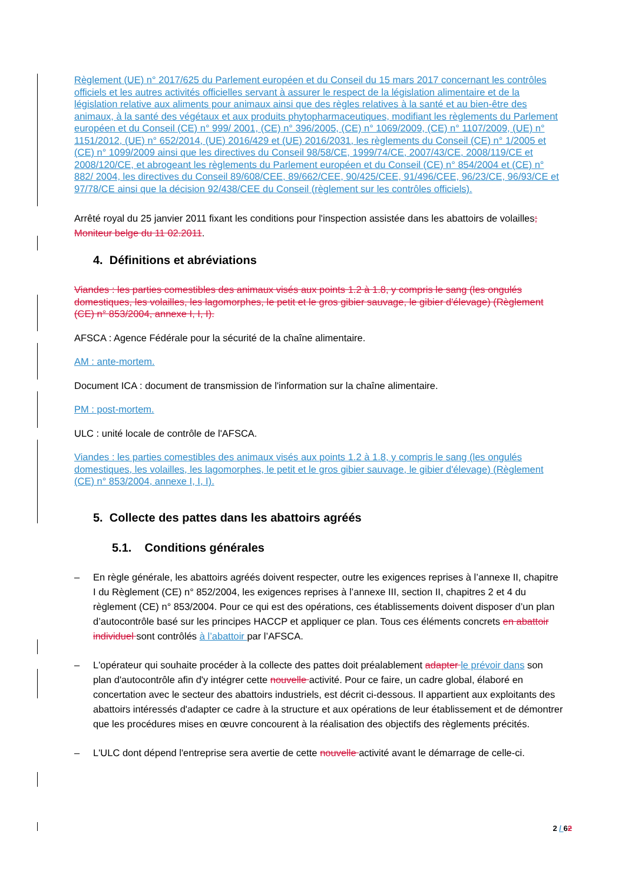Règlement (UE) n° 2017/625 du Parlement européen et du Conseil du 15 mars 2017 concernant les contrôles officiels et les autres activités officielles servant à assurer le respect de la législation alimentaire et de la législation relative aux aliments pour animaux ainsi que des règles relatives à la santé et au bien-être des animaux, à la santé des végétaux et aux produits phytopharmaceutiques, modifiant les règlements du Parlement européen et du Conseil (CE) n° 999/ 2001, (CE) n° 396/2005, (CE) n° 1069/2009, (CE) n° 1107/2009, (UE) n° 1151/2012, (UE) n° 652/2014, (UE) 2016/429 et (UE) 2016/2031, les règlements du Conseil (CE) n° 1/2005 et (CE) n° 1099/2009 ainsi que les directives du Conseil 98/58/CE, 1999/74/CE, 2007/43/CE, 2008/119/CE et 2008/120/CE, et abrogeant les règlements du Parlement européen et du Conseil (CE) n° 854/2004 et (CE) n° 882/ 2004, les directives du Conseil 89/608/CEE, 89/662/CEE, 90/425/CEE, 91/496/CEE, 96/23/CE, 96/93/CE et 97/78/CE ainsi que la décision 92/438/CEE du Conseil (règlement sur les contrôles officiels).
Arrêté royal du 25 janvier 2011 fixant les conditions pour l'inspection assistée dans les abattoirs de volailles; Moniteur belge du 11 02.2011.
4. Définitions et abréviations
Viandes : les parties comestibles des animaux visés aux points 1.2 à 1.8, y compris le sang (les ongulés domestiques, les volailles, les lagomorphes, le petit et le gros gibier sauvage, le gibier d'élevage) (Règlement (CE) n° 853/2004, annexe I, I, I).
AFSCA : Agence Fédérale pour la sécurité de la chaîne alimentaire.
AM : ante-mortem.
Document ICA : document de transmission de l'information sur la chaîne alimentaire.
PM : post-mortem.
ULC : unité locale de contrôle de l'AFSCA.
Viandes : les parties comestibles des animaux visés aux points 1.2 à 1.8, y compris le sang (les ongulés domestiques, les volailles, les lagomorphes, le petit et le gros gibier sauvage, le gibier d'élevage) (Règlement (CE) n° 853/2004, annexe I, I, I).
5. Collecte des pattes dans les abattoirs agréés
5.1. Conditions générales
– En règle générale, les abattoirs agréés doivent respecter, outre les exigences reprises à l’annexe II, chapitre I du Règlement (CE) n° 852/2004, les exigences reprises à l’annexe III, section II, chapitres 2 et 4 du règlement (CE) n° 853/2004. Pour ce qui est des opérations, ces établissements doivent disposer d’un plan d’autocontrôle basé sur les principes HACCP et appliquer ce plan. Tous ces éléments concrets en abattoir individuel sont contrôlés à l’abattoir par l’AFSCA.
– L'opérateur qui souhaite procéder à la collecte des pattes doit préalablement adapter le prévoir dans son plan d'autocontrôle afin d'y intégrer cette nouvelle activité. Pour ce faire, un cadre global, élaboré en concertation avec le secteur des abattoirs industriels, est décrit ci-dessous. Il appartient aux exploitants des abattoirs intéressés d'adapter ce cadre à la structure et aux opérations de leur établissement et de démontrer que les procédures mises en œuvre concourent à la réalisation des objectifs des règlements précités.
– L'ULC dont dépend l'entreprise sera avertie de cette nouvelle activité avant le démarrage de celle-ci.
2 / 62